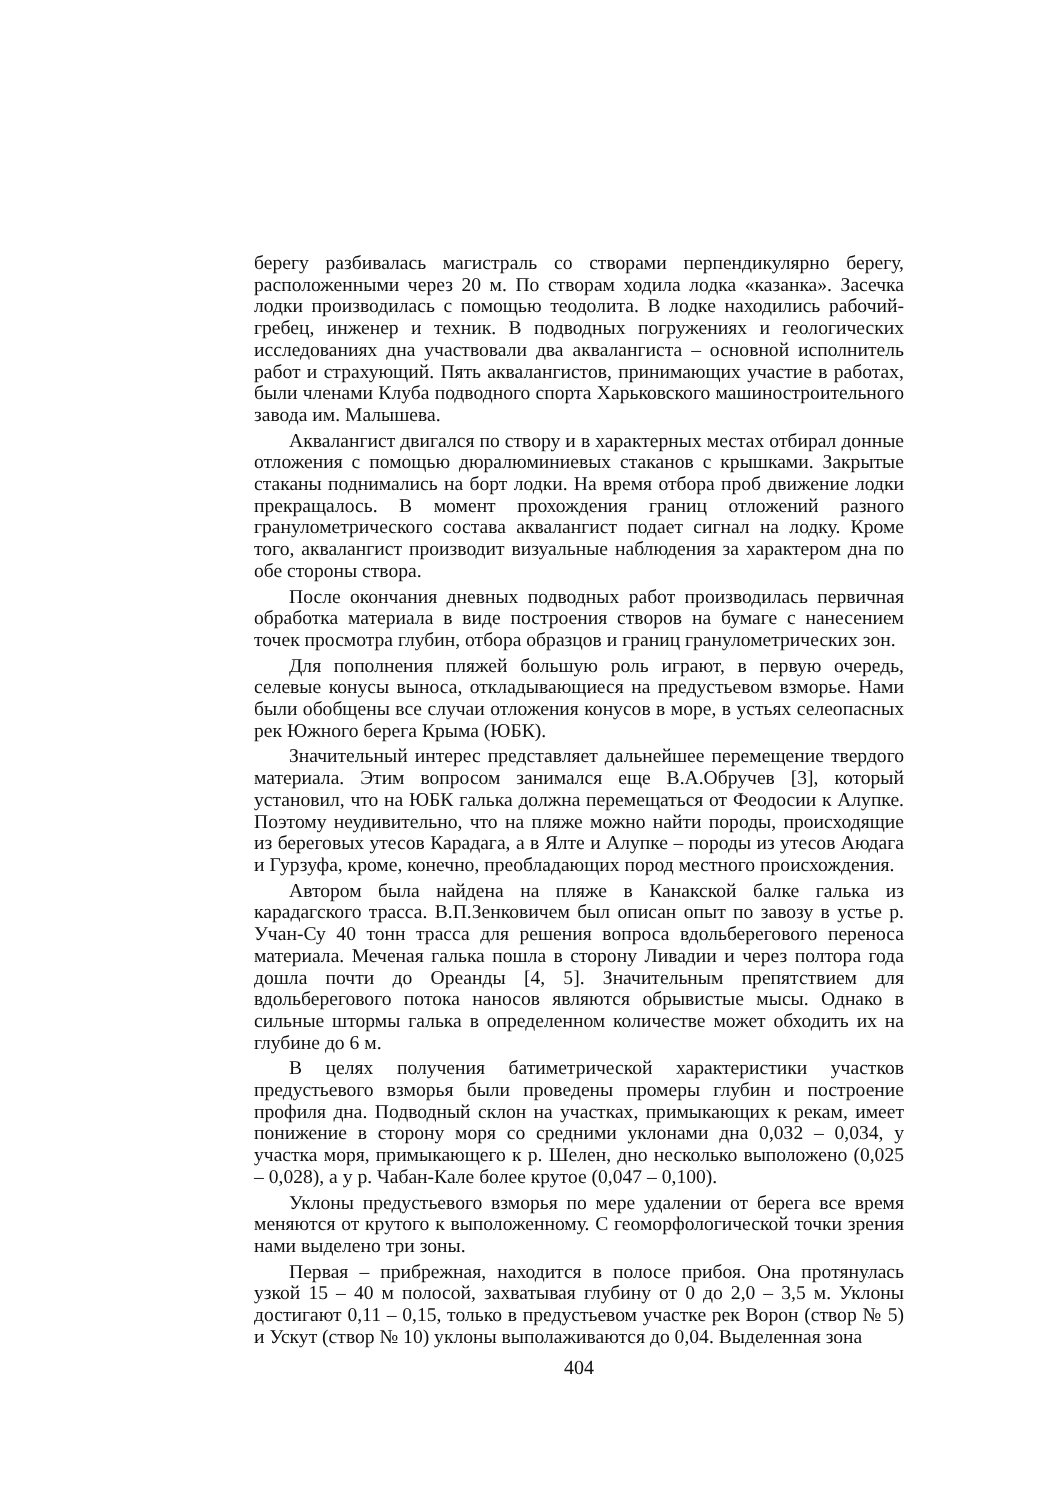берегу разбивалась магистраль со створами перпендикулярно берегу, расположенными через 20 м. По створам ходила лодка «казанка». Засечка лодки производилась с помощью теодолита. В лодке находились рабочий-гребец, инженер и техник. В подводных погружениях и геологических исследованиях дна участвовали два аквалангиста – основной исполнитель работ и страхующий. Пять аквалангистов, принимающих участие в работах, были членами Клуба подводного спорта Харьковского машиностроительного завода им. Малышева.
Аквалангист двигался по створу и в характерных местах отбирал донные отложения с помощью дюралюминиевых стаканов с крышками. Закрытые стаканы поднимались на борт лодки. На время отбора проб движение лодки прекращалось. В момент прохождения границ отложений разного гранулометрического состава аквалангист подает сигнал на лодку. Кроме того, аквалангист производит визуальные наблюдения за характером дна по обе стороны створа.
После окончания дневных подводных работ производилась первичная обработка материала в виде построения створов на бумаге с нанесением точек просмотра глубин, отбора образцов и границ гранулометрических зон.
Для пополнения пляжей большую роль играют, в первую очередь, селевые конусы выноса, откладывающиеся на предустьевом взморье. Нами были обобщены все случаи отложения конусов в море, в устьях селеопасных рек Южного берега Крыма (ЮБК).
Значительный интерес представляет дальнейшее перемещение твердого материала. Этим вопросом занимался еще В.А.Обручев [3], который установил, что на ЮБК галька должна перемещаться от Феодосии к Алупке. Поэтому неудивительно, что на пляже можно найти породы, происходящие из береговых утесов Карадага, а в Ялте и Алупке – породы из утесов Аюдага и Гурзуфа, кроме, конечно, преобладающих пород местного происхождения.
Автором была найдена на пляже в Канакской балке галька из карадагского трасса. В.П.Зенковичем был описан опыт по завозу в устье р. Учан-Су 40 тонн трасса для решения вопроса вдольберегового переноса материала. Меченая галька пошла в сторону Ливадии и через полтора года дошла почти до Ореанды [4, 5]. Значительным препятствием для вдольберегового потока наносов являются обрывистые мысы. Однако в сильные штормы галька в определенном количестве может обходить их на глубине до 6 м.
В целях получения батиметрической характеристики участков предустьевого взморья были проведены промеры глубин и построение профиля дна. Подводный склон на участках, примыкающих к рекам, имеет понижение в сторону моря со средними уклонами дна 0,032 – 0,034, у участка моря, примыкающего к р. Шелен, дно несколько выположено (0,025 – 0,028), а у р. Чабан-Кале более крутое (0,047 – 0,100).
Уклоны предустьевого взморья по мере удалении от берега все время меняются от крутого к выположенному. С геоморфологической точки зрения нами выделено три зоны.
Первая – прибрежная, находится в полосе прибоя. Она протянулась узкой 15 – 40 м полосой, захватывая глубину от 0 до 2,0 – 3,5 м. Уклоны достигают 0,11 – 0,15, только в предустьевом участке рек Ворон (створ № 5) и Ускут (створ № 10) уклоны выполаживаются до 0,04. Выделенная зона
404